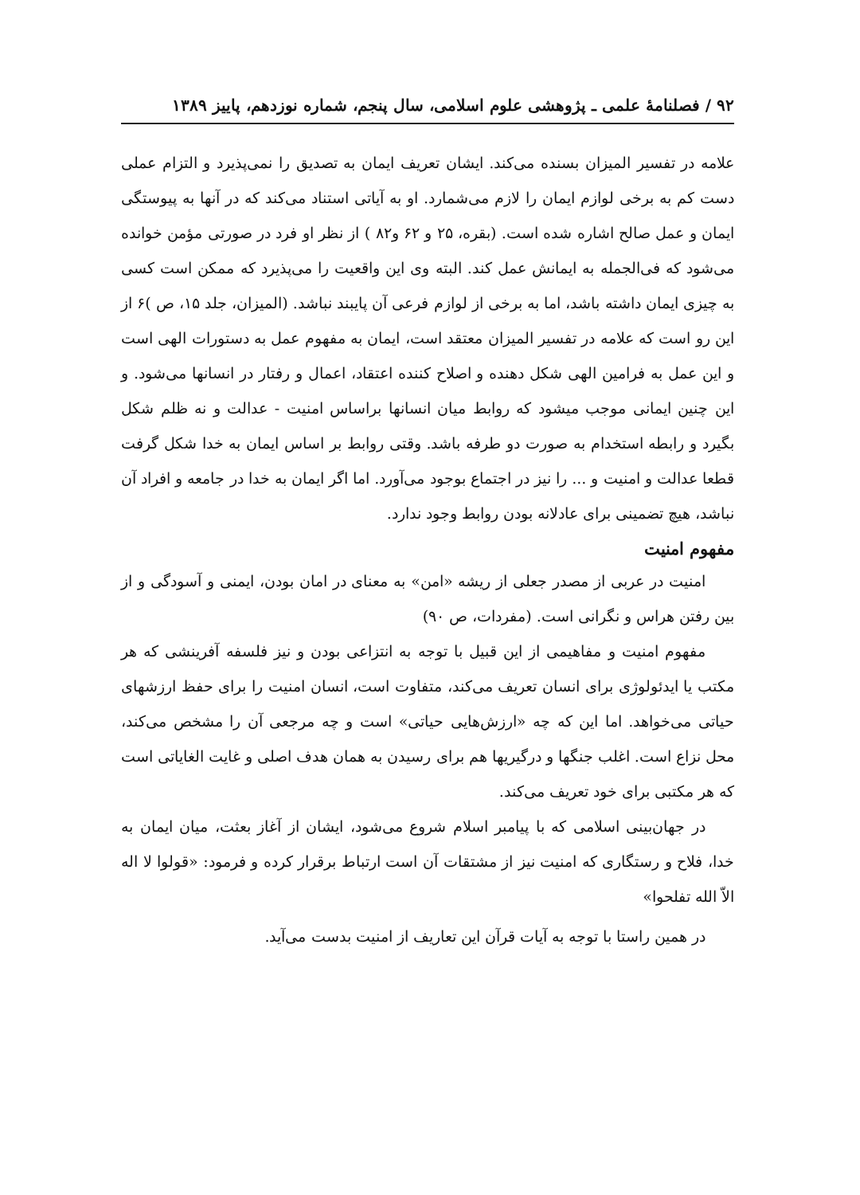۹۲ / فصلنامهٔ علمی ـ پژوهشی علوم اسلامی، سال پنجم، شماره نوزدهم، پاییز ۱۳۸۹
علامه در تفسیر المیزان بسنده می‌کند. ایشان تعریف ایمان به تصدیق را نمی‌پذیرد و التزام عملی دست کم به برخی لوازم ایمان را لازم می‌شمارد. او به آیاتی استناد می‌کند که در آنها به پیوستگی ایمان و عمل صالح اشاره شده است. (بقره، ۲۵ و ۶۲ و۸۲ ) از نظر او فرد در صورتی مؤمن خوانده می‌شود که فی‌الجمله به ایمانش عمل کند. البته وی این واقعیت را می‌پذیرد که ممکن است کسی به چیزی ایمان داشته باشد، اما به برخی از لوازم فرعی آن پایبند نباشد. (المیزان، جلد ۱۵، ص )۶ از این رو است که علامه در تفسیر المیزان معتقد است، ایمان به مفهوم عمل به دستورات الهی است و این عمل به فرامین الهی شکل دهنده و اصلاح کننده اعتقاد، اعمال و رفتار در انسانها می‌شود. و این چنین ایمانی موجب میشود که روابط میان انسانها براساس امنیت - عدالت و نه ظلم شکل بگیرد و رابطه استخدام به صورت دو طرفه باشد. وقتی روابط بر اساس ایمان به خدا شکل گرفت قطعا عدالت و امنیت و ... را نیز در اجتماع بوجود می‌آورد. اما اگر ایمان به خدا در جامعه و افراد آن نباشد، هیچ تضمینی برای عادلانه بودن روابط وجود ندارد.
مفهوم امنیت
امنیت در عربی از مصدر جعلی از ریشه «امن» به معنای در امان بودن، ایمنی و آسودگی و از بین رفتن هراس و نگرانی است. (مفردات، ص ۹۰)
مفهوم امنیت و مفاهیمی از این قبیل با توجه به انتزاعی بودن و نیز فلسفه آفرینشی که هر مکتب یا ایدئولوژی برای انسان تعریف می‌کند، متفاوت است، انسان امنیت را برای حفظ ارزشهای حیاتی می‌خواهد. اما این که چه «ارزش‌هایی حیاتی» است و چه مرجعی آن را مشخص می‌کند، محل نزاع است. اغلب جنگها و درگیریها هم برای رسیدن به همان هدف اصلی و غایت الغایاتی است که هر مکتبی برای خود تعریف می‌کند.
در جهان‌بینی اسلامی که با پیامبر اسلام شروع می‌شود، ایشان از آغاز بعثت، میان ایمان به خدا، فلاح و رستگاری که امنیت نیز از مشتقات آن است ارتباط برقرار کرده و فرمود: «قولوا لا اله الاّ الله تفلحوا»
در همین راستا با توجه به آیات قرآن این تعاریف از امنیت بدست می‌آید.